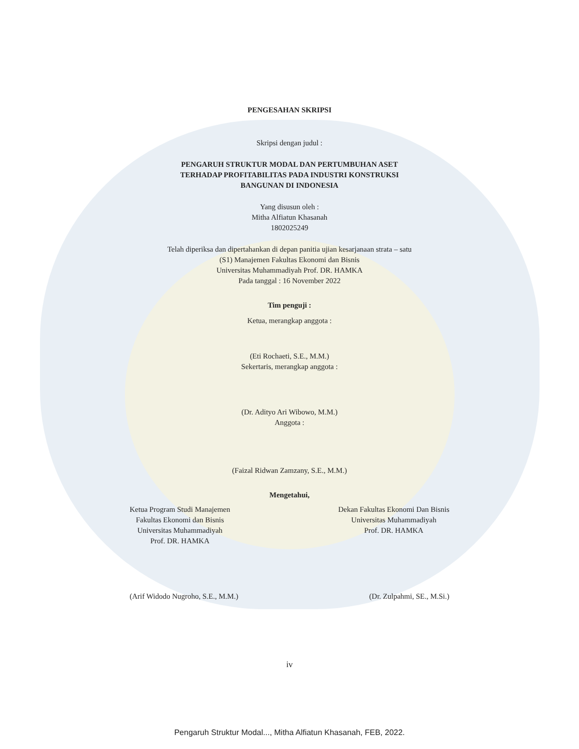PENGESAHAN SKRIPSI
Skripsi dengan judul :
PENGARUH STRUKTUR MODAL DAN PERTUMBUHAN ASET
TERHADAP PROFITABILITAS PADA INDUSTRI KONSTRUKSI
BANGUNAN DI INDONESIA
Yang disusun oleh :
Mitha Alfiatun Khasanah
1802025249
Telah diperiksa dan dipertahankan di depan panitia ujian kesarjanaan strata – satu
(S1) Manajemen Fakultas Ekonomi dan Bisnis
Universitas Muhammadiyah Prof. DR. HAMKA
Pada tanggal : 16 November 2022
Tim penguji :
Ketua, merangkap anggota :
(Eti Rochaeti, S.E., M.M.)
Sekertaris, merangkap anggota :
(Dr. Adityo Ari Wibowo, M.M.)
Anggota :
(Faizal Ridwan Zamzany, S.E., M.M.)
Mengetahui,
Ketua Program Studi Manajemen
Fakultas Ekonomi dan Bisnis
Universitas Muhammadiyah
Prof. DR. HAMKA
Dekan Fakultas Ekonomi Dan Bisnis
Universitas Muhammadiyah
Prof. DR. HAMKA
(Arif Widodo Nugroho, S.E., M.M.)
(Dr. Zulpahmi, SE., M.Si.)
iv
Pengaruh Struktur Modal..., Mitha Alfiatun Khasanah, FEB, 2022.